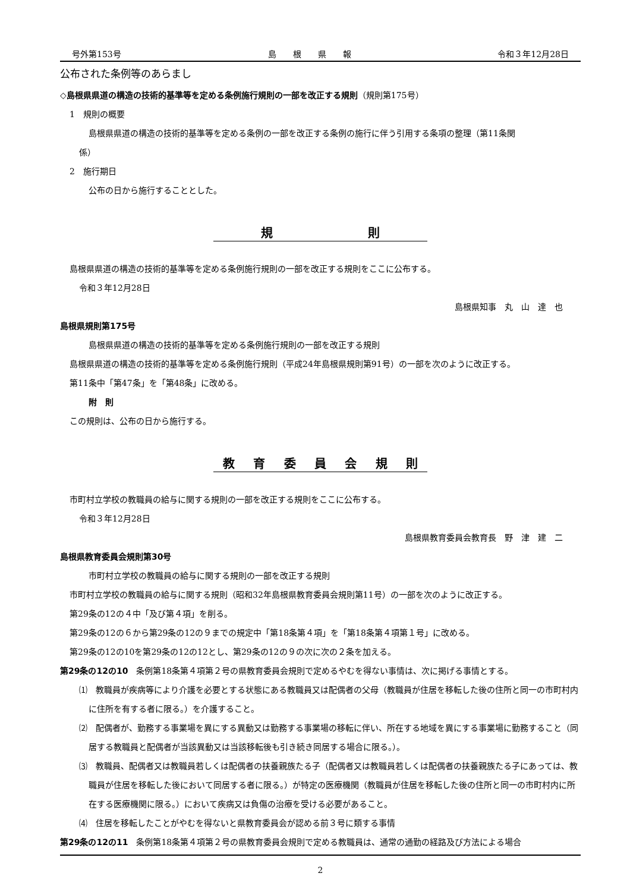号外第153号 島　　根　　県　　報 令和３年12月28日
公布された条例等のあらまし
◇島根県県道の構造の技術的基準等を定める条例施行規則の一部を改正する規則（規則第175号）
1　規則の概要
島根県県道の構造の技術的基準等を定める条例の一部を改正する条例の施行に伴う引用する条項の整理（第11条関
係）
2　施行期日
公布の日から施行することとした。
規則
島根県県道の構造の技術的基準等を定める条例施行規則の一部を改正する規則をここに公布する。
令和３年12月28日
島根県知事　丸　山　達　也
島根県規則第175号
島根県県道の構造の技術的基準等を定める条例施行規則の一部を改正する規則
島根県県道の構造の技術的基準等を定める条例施行規則（平成24年島根県規則第91号）の一部を次のように改正する。
第11条中「第47条」を「第48条」に改める。
附　則
この規則は、公布の日から施行する。
教育委員会規則
市町村立学校の教職員の給与に関する規則の一部を改正する規則をここに公布する。
令和３年12月28日
島根県教育委員会教育長　野　津　建　二
島根県教育委員会規則第30号
市町村立学校の教職員の給与に関する規則の一部を改正する規則
市町村立学校の教職員の給与に関する規則（昭和32年島根県教育委員会規則第11号）の一部を次のように改正する。
第29条の12の４中「及び第４項」を削る。
第29条の12の６から第29条の12の９までの規定中「第18条第４項」を「第18条第４項第１号」に改める。
第29条の12の10を第29条の12の12とし、第29条の12の９の次に次の２条を加える。
第29条の12の10　条例第18条第４項第２号の県教育委員会規則で定めるやむを得ない事情は、次に掲げる事情とする。
⑴　教職員が疾病等により介護を必要とする状態にある教職員又は配偶者の父母（教職員が住居を移転した後の住所と同一の市町村内に住所を有する者に限る。）を介護すること。
⑵　配偶者が、勤務する事業場を異にする異動又は勤務する事業場の移転に伴い、所在する地域を異にする事業場に勤務すること（同居する教職員と配偶者が当該異動又は当該移転後も引き続き同居する場合に限る。）。
⑶　教職員、配偶者又は教職員若しくは配偶者の扶養親族たる子（配偶者又は教職員若しくは配偶者の扶養親族たる子にあっては、教職員が住居を移転した後において同居する者に限る。）が特定の医療機関（教職員が住居を移転した後の住所と同一の市町村内に所在する医療機関に限る。）において疾病又は負傷の治療を受ける必要があること。
⑷　住居を移転したことがやむを得ないと県教育委員会が認める前３号に類する事情
第29条の12の11　条例第18条第４項第２号の県教育委員会規則で定める教職員は、通常の通勤の経路及び方法による場合
2